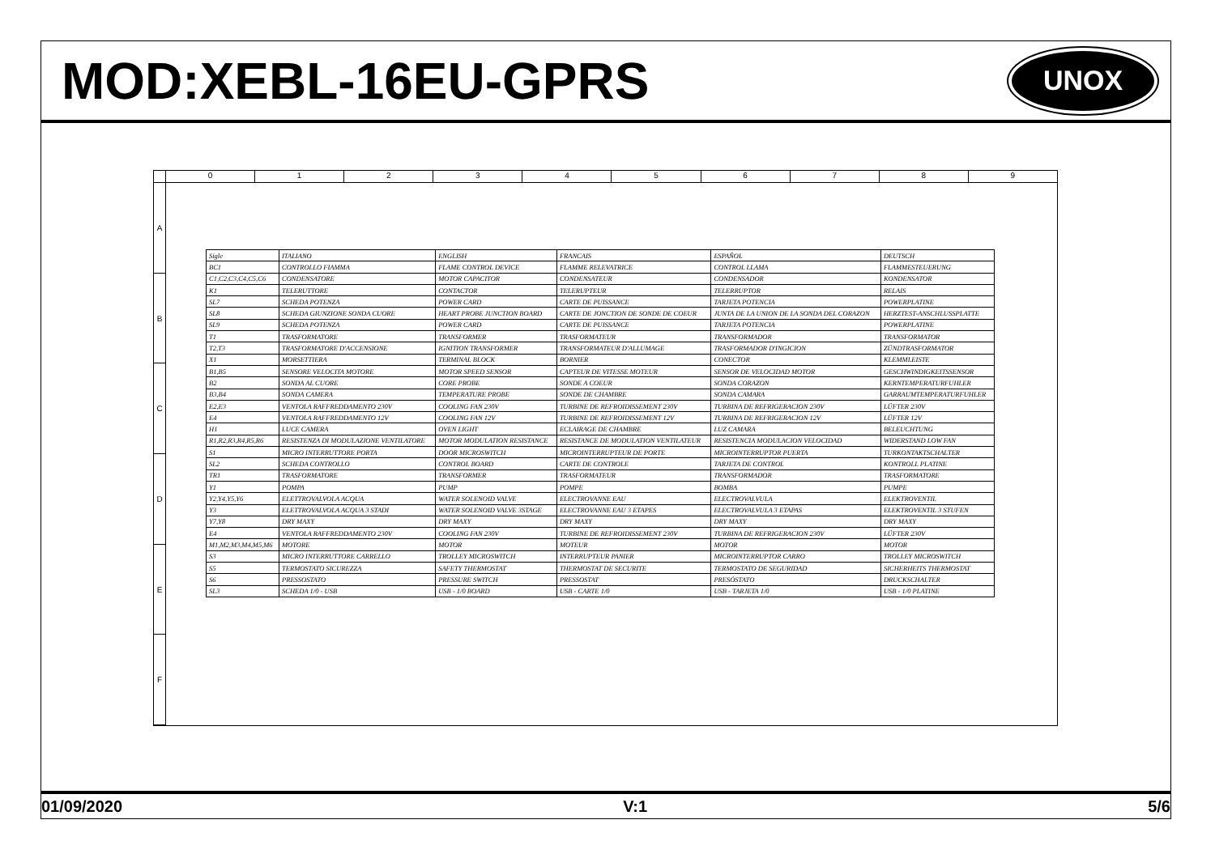MOD:XEBL-16EU-GPRS
UNOX
0123456789
ABCDEF
| Sigle | ITALIANO | ENGLISH | FRANCAIS | ESPAÑOL | DEUTSCH |
| BC1 | CONTROLLO FIAMMA | FLAME CONTROL DEVICE | FLAMME RELEVATRICE | CONTROL LLAMA | FLAMMESTEUERUNG |
| C1,C2,C3,C4,C5,C6 | CONDENSATORE | MOTOR CAPACITOR | CONDENSATEUR | CONDENSADOR | KONDENSATOR |
| K1 | TELERUTTORE | CONTACTOR | TELERUPTEUR | TELERRUPTOR | RELAIS |
| SL7 | SCHEDA POTENZA | POWER CARD | CARTE DE PUISSANCE | TARJETA POTENCIA | POWERPLATINE |
| SL8 | SCHEDA GIUNZIONE SONDA CUORE | HEART PROBE JUNCTION BOARD | CARTE DE JONCTION DE SONDE DE COEUR | JUNTA DE LA UNION DE LA SONDA DEL CORAZON | HERZTEST-ANSCHLUSSPLATTE |
| SL9 | SCHEDA POTENZA | POWER CARD | CARTE DE PUISSANCE | TARJETA POTENCIA | POWERPLATINE |
| T1 | TRASFORMATORE | TRANSFORMER | TRASFORMATEUR | TRANSFORMADOR | TRANSFORMATOR |
| T2,T3 | TRASFORMATORE D'ACCENSIONE | IGNITION TRANSFORMER | TRANSFORMATEUR D'ALLUMAGE | TRASFORMADOR D'INGICION | ZÜNDTRASFORMATOR |
| X1 | MORSETTIERA | TERMINAL BLOCK | BORNIER | CONECTOR | KLEMMLEISTE |
| B1,B5 | SENSORE VELOCITA MOTORE | MOTOR SPEED SENSOR | CAPTEUR DE VITESSE MOTEUR | SENSOR DE VELOCIDAD MOTOR | GESCHWINDIGKEITSSENSOR |
| B2 | SONDA AL CUORE | CORE PROBE | SONDE A COEUR | SONDA CORAZON | KERNTEMPERATURFUHLER |
| B3,B4 | SONDA CAMERA | TEMPERATURE PROBE | SONDE DE CHAMBRE | SONDA CAMARA | GARRAUMTEMPERATURFUHLER |
| E2,E3 | VENTOLA RAFFREDDAMENTO 230V | COOLING FAN 230V | TURBINE DE REFROIDISSEMENT 230V | TURBINA DE REFRIGERACION 230V | LÜFTER 230V |
| E4 | VENTOLA RAFFREDDAMENTO 12V | COOLING FAN 12V | TURBINE DE REFROIDISSEMENT 12V | TURBINA DE REFRIGERACION 12V | LÜFTER 12V |
| H1 | LUCE CAMERA | OVEN LIGHT | ECLAIRAGE DE CHAMBRE | LUZ CAMARA | BELEUCHTUNG |
| R1,R2,R3,R4,R5,R6 | RESISTENZA DI MODULAZIONE VENTILATORE | MOTOR MODULATION RESISTANCE | RESISTANCE DE MODULATION VENTILATEUR | RESISTENCIA MODULACION VELOCIDAD | WIDERSTAND LOW FAN |
| S1 | MICRO INTERRUTTORE PORTA | DOOR MICROSWITCH | MICROINTERRUPTEUR DE PORTE | MICROINTERRUPTOR PUERTA | TURKONTAKTSCHALTER |
| SL2 | SCHEDA CONTROLLO | CONTROL BOARD | CARTE DE CONTROLE | TARJETA DE CONTROL | KONTROLL PLATINE |
| TR1 | TRASFORMATORE | TRANSFORMER | TRASFORMATEUR | TRANSFORMADOR | TRASFORMATORE |
| Y1 | POMPA | PUMP | POMPE | BOMBA | PUMPE |
| Y2,Y4,Y5,Y6 | ELETTROVALVOLA ACQUA | WATER SOLENOID VALVE | ELECTROVANNE EAU | ELECTROVALVULA | ELEKTROVENTIL |
| Y3 | ELETTROVALVOLA ACQUA 3 STADI | WATER SOLENOID VALVE 3STAGE | ELECTROVANNE EAU 3 ETAPES | ELECTROVALVULA 3 ETAPAS | ELEKTROVENTIL 3 STUFEN |
| Y7,Y8 | DRY MAXY | DRY MAXY | DRY MAXY | DRY MAXY | DRY MAXY |
| E4 | VENTOLA RAFFREDDAMENTO 230V | COOLING FAN 230V | TURBINE DE REFROIDISSEMENT 230V | TURBINA DE REFRIGERACION 230V | LÜFTER 230V |
| M1,M2,M3,M4,M5,M6 | MOTORE | MOTOR | MOTEUR | MOTOR | MOTOR |
| S3 | MICRO INTERRUTTORE CARRELLO | TROLLEY MICROSWITCH | INTERRUPTEUR PANIER | MICROINTERRUPTOR CARRO | TROLLEY MICROSWITCH |
| S5 | TERMOSTATO SICUREZZA | SAFETY THERMOSTAT | THERMOSTAT DE SECURITE | TERMOSTATO DE SEGURIDAD | SICHERHEITS THERMOSTAT |
| S6 | PRESSOSTATO | PRESSURE SWITCH | PRESSOSTAT | PRESÓSTATO | DRUCKSCHALTER |
| SL3 | SCHEDA 1/0 - USB | USB - 1/0 BOARD | USB - CARTE 1/0 | USB - TARJETA 1/0 | USB - 1/0 PLATINE |
01/09/2020 V:1 5/6